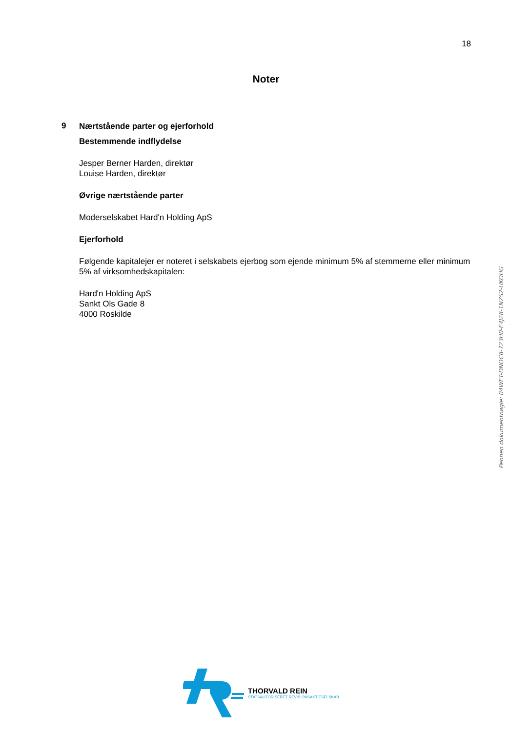18
Noter
9
Nærtstående parter og ejerforhold
Bestemmende indflydelse
Jesper Berner Harden, direktør
Louise Harden, direktør
Øvrige nærtstående parter
Moderselskabet Hard'n Holding ApS
Ejerforhold
Følgende kapitalejer er noteret i selskabets ejerbog som ejende minimum 5% af stemmerne eller minimum 5% af virksomhedskapitalen:
Hard'n Holding ApS
Sankt Ols Gade 8
4000 Roskilde
Penneo dokumentnøgle: 04WET-DNOC8-723H0-E4J28-1NZS2-UKOHG
THORVALD REIN
STATSAUTORISERET REVISIONSAKTIESELSKAB